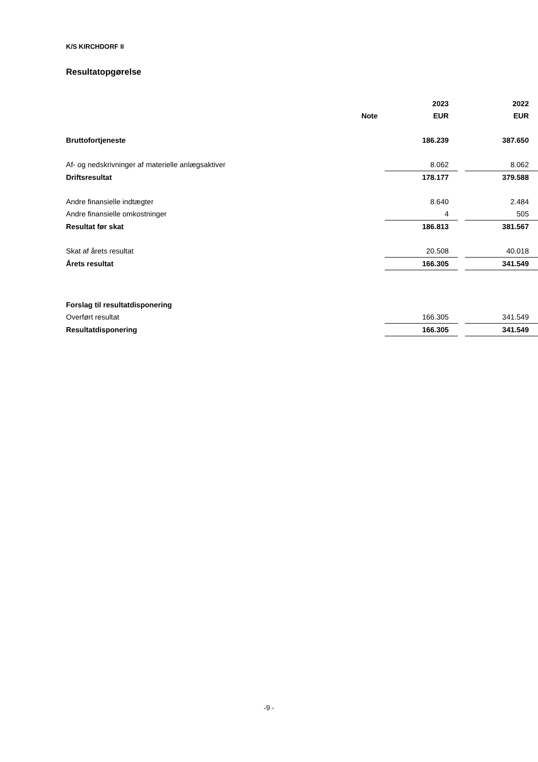K/S KIRCHDORF II
Resultatopgørelse
| | | | 2023 | | 2022 |
| --- | --- | --- | --- | --- | --- |
| | Note | | EUR | | EUR |
| Bruttofortjeneste | | | 186.239 | | 387.650 |
| Af- og nedskrivninger af materielle anlægsaktiver | | | 8.062 | | 8.062 |
| Driftsresultat | | | 178.177 | | 379.588 |
| Andre finansielle indtægter | | | 8.640 | | 2.484 |
| Andre finansielle omkostninger | | | 4 | | 505 |
| Resultat før skat | | | 186.813 | | 381.567 |
| Skat af årets resultat | | | 20.508 | | 40.018 |
| Årets resultat | | | 166.305 | | 341.549 |
| Forslag til resultatdisponering | | | | | |
| Overført resultat | | | 166.305 | | 341.549 |
| Resultatdisponering | | | 166.305 | | 341.549 |
-9 -